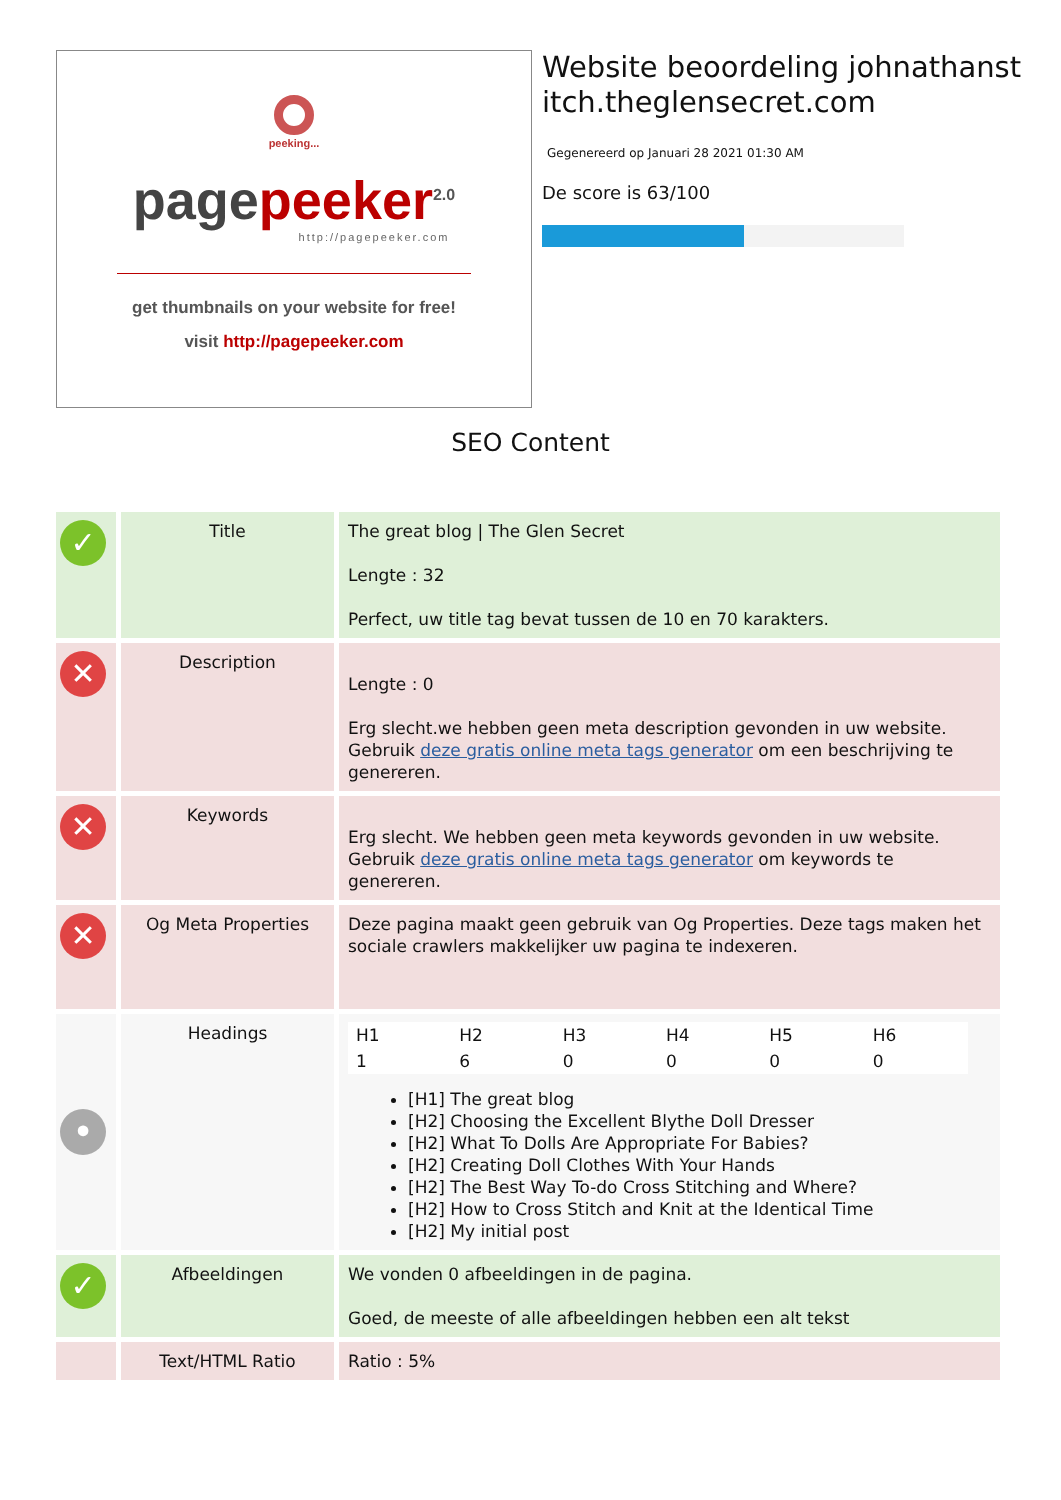peeking...
page peeker<sup>2.0</sup>
http://pagepeeker.com
get thumbnails on your website for free!
visit http://pagepeeker.com
Website beoordeling johnathanstitch.theglensecret.com
Gegenereerd op Januari 28 2021 01:30 AM
De score is 63/100
SEO Content
| ✓ | Title | The great blog / The Glen Secret Lengte : 32 Perfect, uw title tag bevat tussen de 10 en 70 karakters. |
| ✕ | Description | Lengte : 0 Erg slecht.we hebben geen meta description gevonden in uw website. Gebruik deze gratis online meta tags generator om een beschrijving te genereren. |
| ✕ | Keywords | Erg slecht. We hebben geen meta keywords gevonden in uw website. Gebruik deze gratis online meta tags generator om keywords te genereren. |
| ✕ | Og Meta Properties | Deze pagina maakt geen gebruik van Og Properties. Deze tags maken het sociale crawlers makkelijker uw pagina te indexeren. |
| • | Headings | / H1 / H2 / H3 / H4 / H5 / H6 / / 1 / 6 / 0 / 0 / 0 / 0 / [H1] The great blog [H2] Choosing the Excellent Blythe Doll Dresser [H2] What To Dolls Are Appropriate For Babies? [H2] Creating Doll Clothes With Your Hands [H2] The Best Way To-do Cross Stitching and Where? [H2] How to Cross Stitch and Knit at the Identical Time [H2] My initial post |
| ✓ | Afbeeldingen | We vonden 0 afbeeldingen in de pagina. Goed, de meeste of alle afbeeldingen hebben een alt tekst |
| | Text/HTML Ratio | Ratio : 5% |